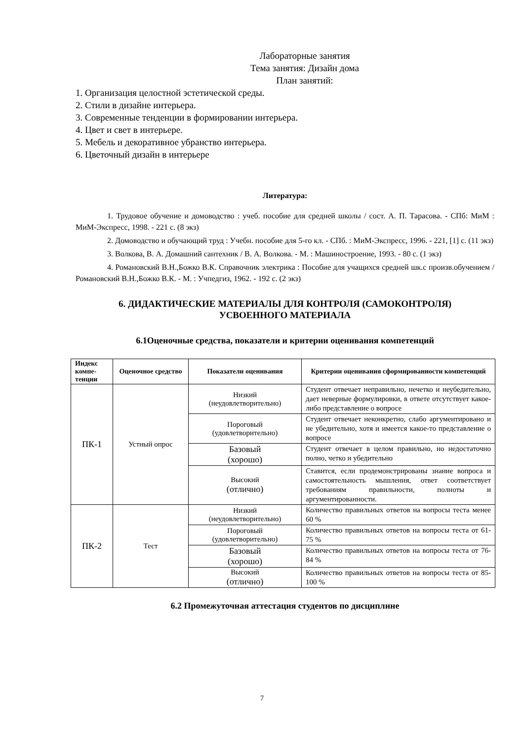Лабораторные занятия
Тема занятия: Дизайн дома
План занятий:
1. Организация целостной эстетической среды.
2. Стили в дизайне интерьера.
3. Современные тенденции в формировании интерьера.
4. Цвет и свет в интерьере.
5. Мебель и декоративное убранство интерьера.
6. Цветочный дизайн в интерьере
Литература:
1. Трудовое обучение и домоводство : учеб. пособие для средней школы / сост. А. П. Тарасова. - СПб: МиМ : МиМ-Экспресс, 1998. - 221 с. (8 экз)
2. Домоводство и обучающий труд : Учебн. пособие для 5-го кл. - СПб. : МиМ-Экспресс, 1996. - 221, [1] с. (11 экз)
3. Волкова, В. А. Домашний сантехник / В. А. Волкова. - М. : Машиностроение, 1993. - 80 с. (1 экз)
4. Романовский В.Н.,Божко В.К. Справочник электрика : Пособие для учащихся средней шк.с произв.обучением / Романовский В.Н.,Божко В.К. - М. : Учпедгиз, 1962. - 192 с. (2 экз)
6. ДИДАКТИЧЕСКИЕ МАТЕРИАЛЫ ДЛЯ КОНТРОЛЯ (САМОКОНТРОЛЯ)
УСВОЕННОГО МАТЕРИАЛА
6.1Оценочные средства, показатели и критерии оценивания компетенций
| Индекс компе-тенции | Оценочное средство | Показатели оценивания | Критерии оценивания сформированности компетенций |
| --- | --- | --- | --- |
| ПК-1 | Устный опрос | Низкий (неудовлетворительно) | Студент отвечает неправильно, нечетко и неубедительно, дает неверные формулировки, в ответе отсутствует какое-либо представление о вопросе |
| | | Пороговый (удовлетворительно) | Студент отвечает неконкретно, слабо аргументировано и не убедительно, хотя и имеется какое-то представление о вопросе |
| | | Базовый (хорошо) | Студент отвечает в целом правильно, но недостаточно полно, четко и убедительно |
| | | Высокий (отлично) | Ставится, если продемонстрированы знание вопроса и самостоятельность мышления, ответ соответствует требованиям правильности, полноты и аргументированности. |
| ПК-2 | Тест | Низкий (неудовлетворительно) | Количество правильных ответов на вопросы теста менее 60 % |
| | | Пороговый (удовлетворительно) | Количество правильных ответов на вопросы теста от 61-75 % |
| | | Базовый (хорошо) | Количество правильных ответов на вопросы теста от 76-84 % |
| | | Высокий (отлично) | Количество правильных ответов на вопросы теста от 85-100 % |
6.2 Промежуточная аттестация студентов по дисциплине
7